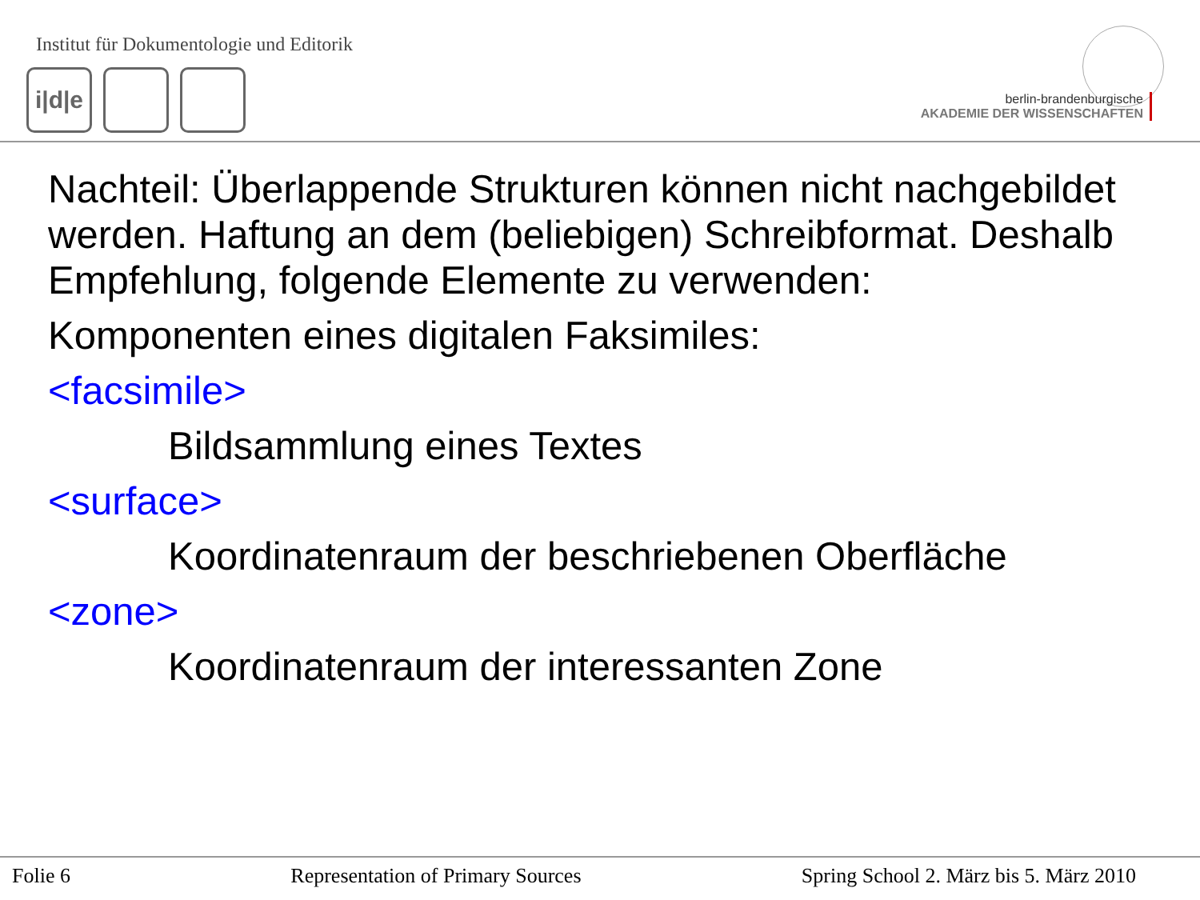Institut für Dokumentologie und Editorik
i|d|e
berlin-brandenburgische
AKADEMIE DER WISSENSCHAFTEN
Nachteil: Überlappende Strukturen können nicht nachgebildet werden. Haftung an dem (beliebigen) Schreibformat. Deshalb Empfehlung, folgende Elemente zu verwenden:
Komponenten eines digitalen Faksimiles:
<facsimile>
Bildsammlung eines Textes
<surface>
Koordinatenraum der beschriebenen Oberfläche
<zone>
Koordinatenraum der interessanten Zone
Folie 6 Representation of Primary Sources Spring School 2. März bis 5. März 2010